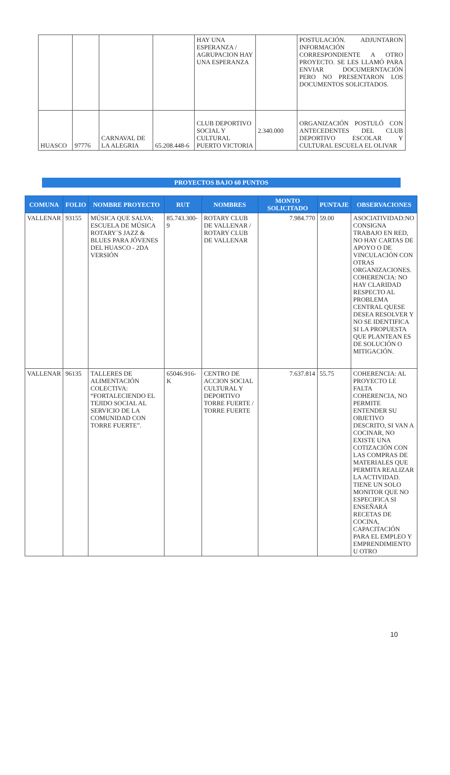| | | | | HAY UNA ESPERANZA / AGRUPACION HAY UNA ESPERANZA | | POSTULACIÓN. ADJUNTARON INFORMACIÓN CORRESPONDIENTE A OTRO PROYECTO. SE LES LLAMÓ PARA ENVIAR DOCUMERNTACIÓN PERO NO PRESENTARON LOS DOCUMENTOS SOLICITADOS. |
| HUASCO | 97776 | CARNAVAL DE LA ALEGRIA | 65.208.448-6 | CLUB DEPORTIVO SOCIAL Y CULTURAL PUERTO VICTORIA | 2.340.000 | ORGANIZACIÓN POSTULÓ CON ANTECEDENTES DEL CLUB DEPORTIVO ESCOLAR Y CULTURAL ESCUELA EL OLIVAR |
PROYECTOS BAJO 60 PUNTOS
| COMUNA | FOLIO | NOMBRE PROYECTO | RUT | NOMBRES | MONTO SOLICITADO | PUNTAJE | OBSERVACIONES |
| --- | --- | --- | --- | --- | --- | --- | --- |
| VALLENAR | 93155 | MÚSICA QUE SALVA: ESCUELA DE MÚSICA ROTARY´S JAZZ & BLUES PARA JÓVENES DEL HUASCO - 2DA VERSIÓN | 85.743.300-9 | ROTARY CLUB DE VALLENAR / ROTARY CLUB DE VALLENAR | 7.984.770 | 59.00 | ASOCIATIVIDAD:NO CONSIGNA TRABAJO EN RED, NO HAY CARTAS DE APOYO O DE VINCULACIÓN CON OTRAS ORGANIZACIONES. COHERENCIA: NO HAY CLARIDAD RESPECTO AL PROBLEMA CENTRAL QUESE DESEA RESOLVER Y NO SE IDENTIFICA SI LA PROPUESTA QUE PLANTEAN ES DE SOLUCIÓN O MITIGACIÓN. |
| VALLENAR | 96135 | TALLERES DE ALIMENTACIÓN COLECTIVA: “FORTALECIENDO EL TEJIDO SOCIAL AL SERVICIO DE LA COMUNIDAD CON TORRE FUERTE”. | 65046.916-K | CENTRO DE ACCION SOCIAL CULTURAL Y DEPORTIVO TORRE FUERTE / TORRE FUERTE | 7.637.814 | 55.75 | COHERENCIA: AL PROYECTO LE FALTA COHERENCIA, NO PERMITE ENTENDER SU OBJETIVO DESCRITO, SI VAN A COCINAR, NO EXISTE UNA COTIZACIÓN CON LAS COMPRAS DE MATERIALES QUE PERMITA REALIZAR LA ACTIVIDAD. TIENE UN SOLO MONITOR QUE NO ESPECIFICA SI ENSEÑARÁ RECETAS DE COCINA, CAPACITACIÓN PARA EL EMPLEO Y EMPRENDIMIENTO U OTRO |
10